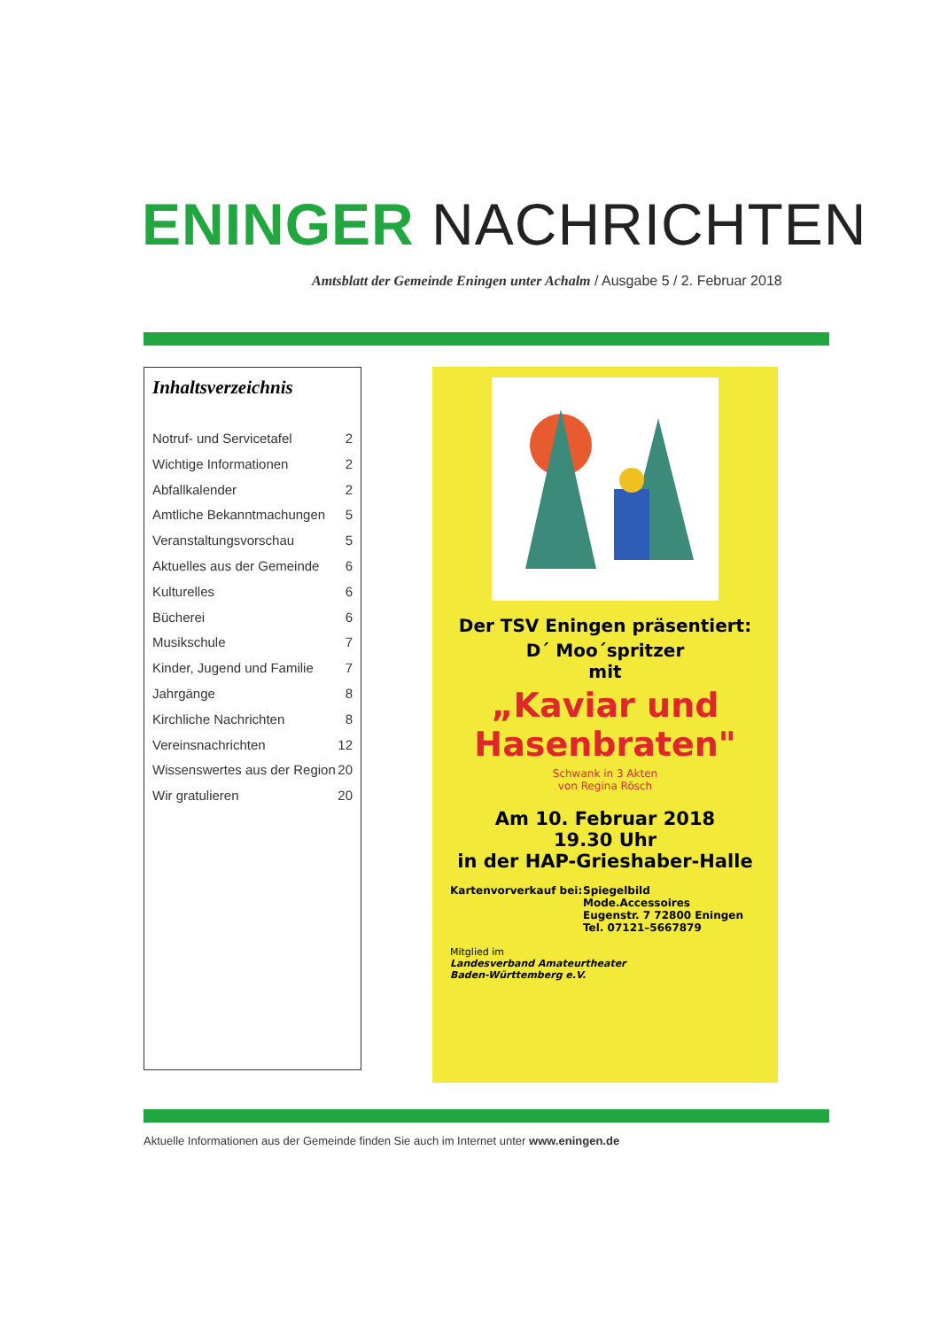ENINGER NACHRICHTEN
Amtsblatt der Gemeinde Eningen unter Achalm / Ausgabe 5 / 2. Februar 2018
Inhaltsverzeichnis
Notruf- und Servicetafel 2
Wichtige Informationen 2
Abfallkalender 2
Amtliche Bekanntmachungen 5
Veranstaltungsvorschau 5
Aktuelles aus der Gemeinde 6
Kulturelles 6
Bücherei 6
Musikschule 7
Kinder, Jugend und Familie 7
Jahrgänge 8
Kirchliche Nachrichten 8
Vereinsnachrichten 12
Wissenswertes aus der Region 20
Wir gratulieren 20
Der TSV Eningen präsentiert:
D´ Moo´spritzer
mit
„Kaviar und
Hasenbraten"
Schwank in 3 Akten
von Regina Rösch
Am 10. Februar 2018
19.30 Uhr
in der HAP-Grieshaber-Halle
Kartenvorverkauf bei:
Spiegelbild
Mode.Accessoires
Eugenstr. 7 72800 Eningen
Tel. 07121–5667879
Mitglied im
Landesverband Amateurtheater
Baden-Württemberg e.V.
Aktuelle Informationen aus der Gemeinde finden Sie auch im Internet unter www.eningen.de